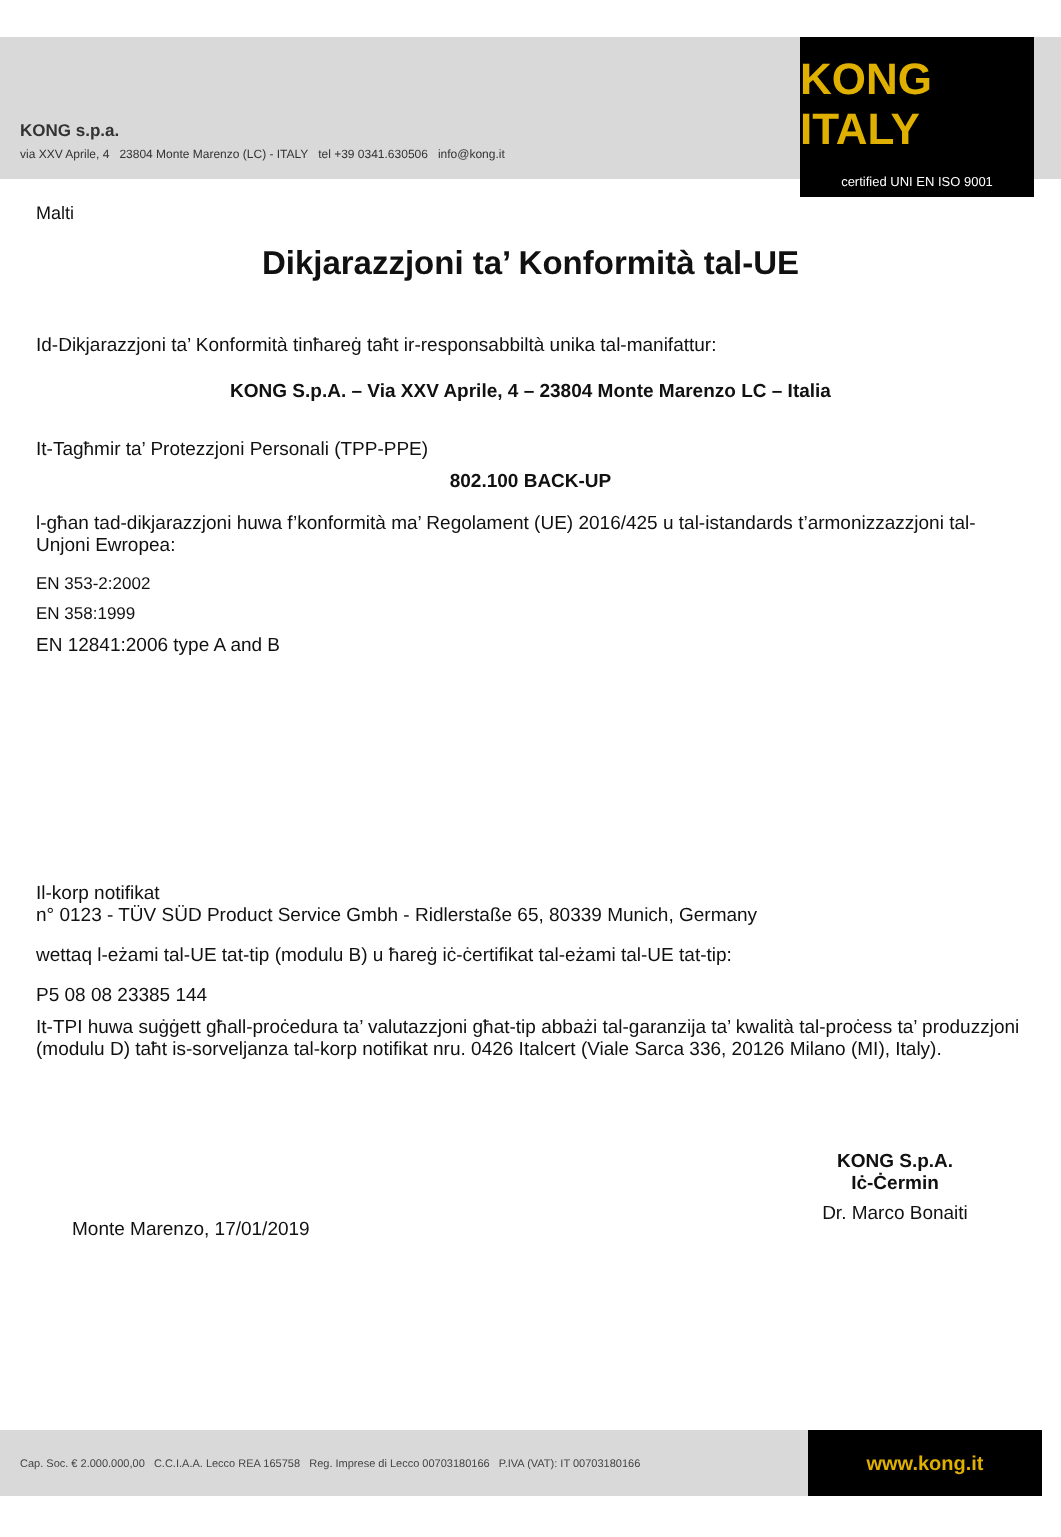KONG s.p.a.
via XXV Aprile, 4 23804 Monte Marenzo (LC) - ITALY tel +39 0341.630506 info@kong.it
KONG ITALY
certified UNI EN ISO 9001
Malti
Dikjarazzjoni ta’ Konformità tal-UE
Id-Dikjarazzjoni ta’ Konformità tinħareġ taħt ir-responsabbiltà unika tal-manifattur:
KONG S.p.A. – Via XXV Aprile, 4 – 23804 Monte Marenzo LC – Italia
It-Tagħmir ta’ Protezzjoni Personali (TPP-PPE)
802.100 BACK-UP
l-għan tad-dikjarazzjoni huwa f’konformità ma’ Regolament (UE) 2016/425 u tal-istandards t’armonizzazzjoni tal-Unjoni Ewropea:
EN 353-2:2002
EN 358:1999
EN 12841:2006 type A and B
Il-korp notifikat
n° 0123 - TÜV SÜD Product Service Gmbh - Ridlerstaße 65, 80339 Munich, Germany
wettaq l-eżami tal-UE tat-tip (modulu B) u ħareġ iċ-ċertifikat tal-eżami tal-UE tat-tip:
P5 08 08 23385 144
It-TPI huwa suġġett għall-proċedura ta’ valutazzjoni għat-tip abbażi tal-garanzija ta’ kwalità tal-proċess ta’ produzzjoni (modulu D) taħt is-sorveljanza tal-korp notifikat nru. 0426 Italcert (Viale Sarca 336, 20126 Milano (MI), Italy).
Monte Marenzo, 17/01/2019
KONG S.p.A.
Iċ-Ċermin
Dr. Marco Bonaiti
Cap. Soc. € 2.000.000,00 C.C.I.A.A. Lecco REA 165758 Reg. Imprese di Lecco 00703180166 P.IVA (VAT): IT 00703180166 www.kong.it